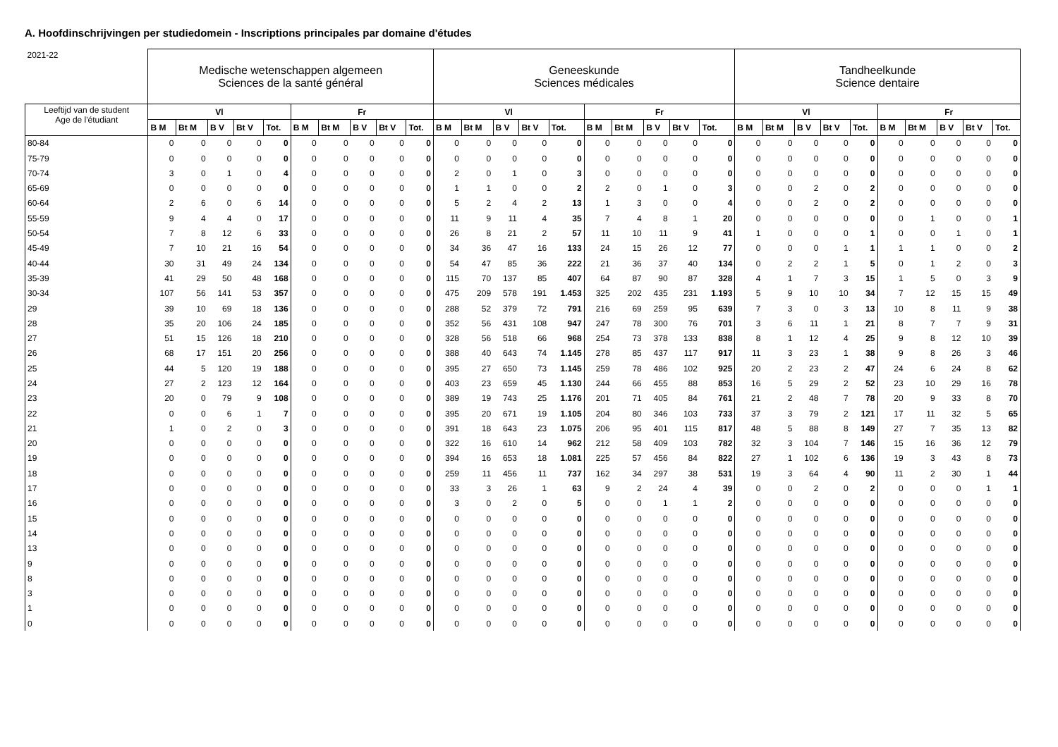A. Hoofdinschrijvingen per studiedomein - Inscriptions principales par domaine d'études
| 2021-22 | Medische wetenschappen algemeen Sciences de la santé général | | | | | | | | | | Geneeskunde Sciences médicales | | | | | | | | | | Tandheelkunde Science dentaire | | | | | | | | | |
| --- | --- | --- | --- | --- | --- | --- | --- | --- | --- | --- | --- | --- | --- | --- | --- | --- | --- | --- | --- | --- | --- | --- | --- | --- | --- | --- | --- | --- | --- | --- |
| Leeftijd van de student Age de l'étudiant | Vl | | | | | Fr | | | | | Vl | | | | | Fr | | | | | Vl | | | | | Fr | | | | |
| | B M | Bt M | B V | Bt V | Tot. | B M | Bt M | B V | Bt V | Tot. | B M | Bt M | B V | Bt V | Tot. | B M | Bt M | B V | Bt V | Tot. | B M | Bt M | B V | Bt V | Tot. | B M | Bt M | B V | Bt V | Tot. |
| 80-84 | 0 | 0 | 0 | 0 | 0 | 0 | 0 | 0 | 0 | 0 | 0 | 0 | 0 | 0 | 0 | 0 | 0 | 0 | 0 | 0 | 0 | 0 | 0 | 0 | 0 | 0 | 0 | 0 | 0 | 0 |
| 75-79 | 0 | 0 | 0 | 0 | 0 | 0 | 0 | 0 | 0 | 0 | 0 | 0 | 0 | 0 | 0 | 0 | 0 | 0 | 0 | 0 | 0 | 0 | 0 | 0 | 0 | 0 | 0 | 0 | 0 | 0 |
| 70-74 | 3 | 0 | 1 | 0 | 4 | 0 | 0 | 0 | 0 | 0 | 2 | 0 | 1 | 0 | 3 | 0 | 0 | 0 | 0 | 0 | 0 | 0 | 0 | 0 | 0 | 0 | 0 | 0 | 0 | 0 |
| 65-69 | 0 | 0 | 0 | 0 | 0 | 0 | 0 | 0 | 0 | 0 | 1 | 1 | 0 | 0 | 2 | 2 | 0 | 1 | 0 | 3 | 0 | 0 | 2 | 0 | 2 | 0 | 0 | 0 | 0 | 0 |
| 60-64 | 2 | 6 | 0 | 6 | 14 | 0 | 0 | 0 | 0 | 0 | 5 | 2 | 4 | 2 | 13 | 1 | 3 | 0 | 0 | 4 | 0 | 0 | 2 | 0 | 2 | 0 | 0 | 0 | 0 | 0 |
| 55-59 | 9 | 4 | 4 | 0 | 17 | 0 | 0 | 0 | 0 | 0 | 11 | 9 | 11 | 4 | 35 | 7 | 4 | 8 | 1 | 20 | 0 | 0 | 0 | 0 | 0 | 0 | 1 | 0 | 0 | 1 |
| 50-54 | 7 | 8 | 12 | 6 | 33 | 0 | 0 | 0 | 0 | 0 | 26 | 8 | 21 | 2 | 57 | 11 | 10 | 11 | 9 | 41 | 1 | 0 | 0 | 0 | 1 | 0 | 0 | 1 | 0 | 1 |
| 45-49 | 7 | 10 | 21 | 16 | 54 | 0 | 0 | 0 | 0 | 0 | 34 | 36 | 47 | 16 | 133 | 24 | 15 | 26 | 12 | 77 | 0 | 0 | 0 | 1 | 1 | 1 | 1 | 0 | 0 | 2 |
| 40-44 | 30 | 31 | 49 | 24 | 134 | 0 | 0 | 0 | 0 | 0 | 54 | 47 | 85 | 36 | 222 | 21 | 36 | 37 | 40 | 134 | 0 | 2 | 2 | 1 | 5 | 0 | 1 | 2 | 0 | 3 |
| 35-39 | 41 | 29 | 50 | 48 | 168 | 0 | 0 | 0 | 0 | 0 | 115 | 70 | 137 | 85 | 407 | 64 | 87 | 90 | 87 | 328 | 4 | 1 | 7 | 3 | 15 | 1 | 5 | 0 | 3 | 9 |
| 30-34 | 107 | 56 | 141 | 53 | 357 | 0 | 0 | 0 | 0 | 0 | 475 | 209 | 578 | 191 | 1.453 | 325 | 202 | 435 | 231 | 1.193 | 5 | 9 | 10 | 10 | 34 | 7 | 12 | 15 | 15 | 49 |
| 29 | 39 | 10 | 69 | 18 | 136 | 0 | 0 | 0 | 0 | 0 | 288 | 52 | 379 | 72 | 791 | 216 | 69 | 259 | 95 | 639 | 7 | 3 | 0 | 3 | 13 | 10 | 8 | 11 | 9 | 38 |
| 28 | 35 | 20 | 106 | 24 | 185 | 0 | 0 | 0 | 0 | 0 | 352 | 56 | 431 | 108 | 947 | 247 | 78 | 300 | 76 | 701 | 3 | 6 | 11 | 1 | 21 | 8 | 7 | 7 | 9 | 31 |
| 27 | 51 | 15 | 126 | 18 | 210 | 0 | 0 | 0 | 0 | 0 | 328 | 56 | 518 | 66 | 968 | 254 | 73 | 378 | 133 | 838 | 8 | 1 | 12 | 4 | 25 | 9 | 8 | 12 | 10 | 39 |
| 26 | 68 | 17 | 151 | 20 | 256 | 0 | 0 | 0 | 0 | 0 | 388 | 40 | 643 | 74 | 1.145 | 278 | 85 | 437 | 117 | 917 | 11 | 3 | 23 | 1 | 38 | 9 | 8 | 26 | 3 | 46 |
| 25 | 44 | 5 | 120 | 19 | 188 | 0 | 0 | 0 | 0 | 0 | 395 | 27 | 650 | 73 | 1.145 | 259 | 78 | 486 | 102 | 925 | 20 | 2 | 23 | 2 | 47 | 24 | 6 | 24 | 8 | 62 |
| 24 | 27 | 2 | 123 | 12 | 164 | 0 | 0 | 0 | 0 | 0 | 403 | 23 | 659 | 45 | 1.130 | 244 | 66 | 455 | 88 | 853 | 16 | 5 | 29 | 2 | 52 | 23 | 10 | 29 | 16 | 78 |
| 23 | 20 | 0 | 79 | 9 | 108 | 0 | 0 | 0 | 0 | 0 | 389 | 19 | 743 | 25 | 1.176 | 201 | 71 | 405 | 84 | 761 | 21 | 2 | 48 | 7 | 78 | 20 | 9 | 33 | 8 | 70 |
| 22 | 0 | 0 | 6 | 1 | 7 | 0 | 0 | 0 | 0 | 0 | 395 | 20 | 671 | 19 | 1.105 | 204 | 80 | 346 | 103 | 733 | 37 | 3 | 79 | 2 | 121 | 17 | 11 | 32 | 5 | 65 |
| 21 | 1 | 0 | 2 | 0 | 3 | 0 | 0 | 0 | 0 | 0 | 391 | 18 | 643 | 23 | 1.075 | 206 | 95 | 401 | 115 | 817 | 48 | 5 | 88 | 8 | 149 | 27 | 7 | 35 | 13 | 82 |
| 20 | 0 | 0 | 0 | 0 | 0 | 0 | 0 | 0 | 0 | 0 | 322 | 16 | 610 | 14 | 962 | 212 | 58 | 409 | 103 | 782 | 32 | 3 | 104 | 7 | 146 | 15 | 16 | 36 | 12 | 79 |
| 19 | 0 | 0 | 0 | 0 | 0 | 0 | 0 | 0 | 0 | 0 | 394 | 16 | 653 | 18 | 1.081 | 225 | 57 | 456 | 84 | 822 | 27 | 1 | 102 | 6 | 136 | 19 | 3 | 43 | 8 | 73 |
| 18 | 0 | 0 | 0 | 0 | 0 | 0 | 0 | 0 | 0 | 0 | 259 | 11 | 456 | 11 | 737 | 162 | 34 | 297 | 38 | 531 | 19 | 3 | 64 | 4 | 90 | 11 | 2 | 30 | 1 | 44 |
| 17 | 0 | 0 | 0 | 0 | 0 | 0 | 0 | 0 | 0 | 0 | 33 | 3 | 26 | 1 | 63 | 9 | 2 | 24 | 4 | 39 | 0 | 0 | 2 | 0 | 2 | 0 | 0 | 0 | 1 | 1 |
| 16 | 0 | 0 | 0 | 0 | 0 | 0 | 0 | 0 | 0 | 0 | 3 | 0 | 2 | 0 | 5 | 0 | 0 | 1 | 1 | 2 | 0 | 0 | 0 | 0 | 0 | 0 | 0 | 0 | 0 | 0 |
| 15 | 0 | 0 | 0 | 0 | 0 | 0 | 0 | 0 | 0 | 0 | 0 | 0 | 0 | 0 | 0 | 0 | 0 | 0 | 0 | 0 | 0 | 0 | 0 | 0 | 0 | 0 | 0 | 0 | 0 | 0 |
| 14 | 0 | 0 | 0 | 0 | 0 | 0 | 0 | 0 | 0 | 0 | 0 | 0 | 0 | 0 | 0 | 0 | 0 | 0 | 0 | 0 | 0 | 0 | 0 | 0 | 0 | 0 | 0 | 0 | 0 | 0 |
| 13 | 0 | 0 | 0 | 0 | 0 | 0 | 0 | 0 | 0 | 0 | 0 | 0 | 0 | 0 | 0 | 0 | 0 | 0 | 0 | 0 | 0 | 0 | 0 | 0 | 0 | 0 | 0 | 0 | 0 | 0 |
| 9 | 0 | 0 | 0 | 0 | 0 | 0 | 0 | 0 | 0 | 0 | 0 | 0 | 0 | 0 | 0 | 0 | 0 | 0 | 0 | 0 | 0 | 0 | 0 | 0 | 0 | 0 | 0 | 0 | 0 | 0 |
| 8 | 0 | 0 | 0 | 0 | 0 | 0 | 0 | 0 | 0 | 0 | 0 | 0 | 0 | 0 | 0 | 0 | 0 | 0 | 0 | 0 | 0 | 0 | 0 | 0 | 0 | 0 | 0 | 0 | 0 | 0 |
| 3 | 0 | 0 | 0 | 0 | 0 | 0 | 0 | 0 | 0 | 0 | 0 | 0 | 0 | 0 | 0 | 0 | 0 | 0 | 0 | 0 | 0 | 0 | 0 | 0 | 0 | 0 | 0 | 0 | 0 | 0 |
| 1 | 0 | 0 | 0 | 0 | 0 | 0 | 0 | 0 | 0 | 0 | 0 | 0 | 0 | 0 | 0 | 0 | 0 | 0 | 0 | 0 | 0 | 0 | 0 | 0 | 0 | 0 | 0 | 0 | 0 | 0 |
| 0 | 0 | 0 | 0 | 0 | 0 | 0 | 0 | 0 | 0 | 0 | 0 | 0 | 0 | 0 | 0 | 0 | 0 | 0 | 0 | 0 | 0 | 0 | 0 | 0 | 0 | 0 | 0 | 0 | 0 | 0 |